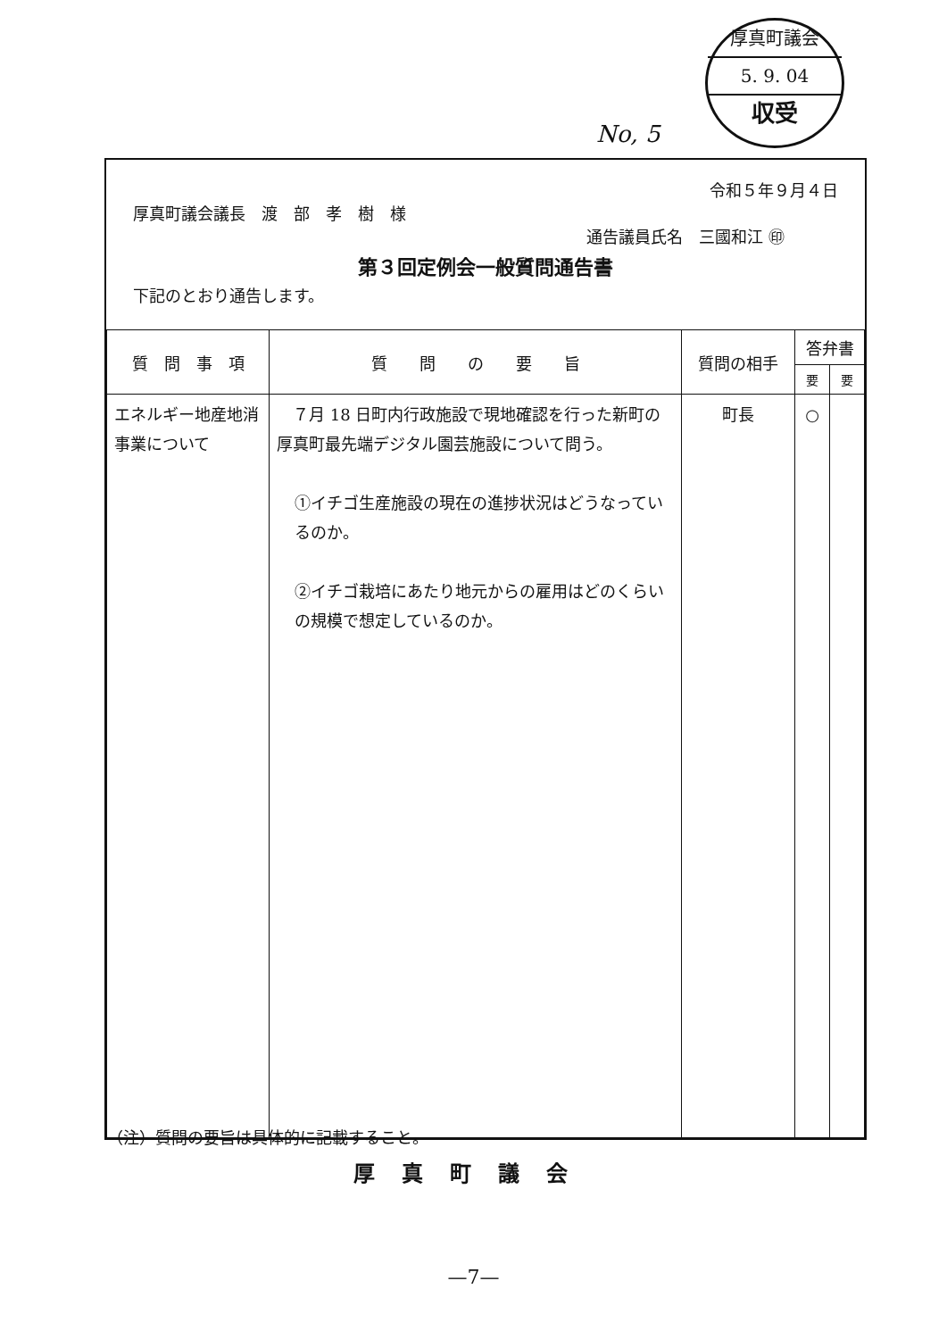厚真町議会
5. 9. 04
収受
No, 5
令和５年９月４日
厚真町議会議長　渡　部　孝　樹　様
通告議員氏名　三國和江 ㊞
第３回定例会一般質問通告書
下記のとおり通告します。
| 質 問 事 項 | 質 問 の 要 旨 | 質問の相手 | 答弁書 | |
| --- | --- | --- | --- | --- |
| | | | 要 | 要 |
| エネルギー地産地消事業について | ７月 18 日町内行政施設で現地確認を行った新町の厚真町最先端デジタル園芸施設について問う。 ①イチゴ生産施設の現在の進捗状況はどうなっているのか。 ②イチゴ栽培にあたり地元からの雇用はどのくらいの規模で想定しているのか。 | 町長 | ○ | |
（注）質問の要旨は具体的に記載すること。
厚真町議会
—7—